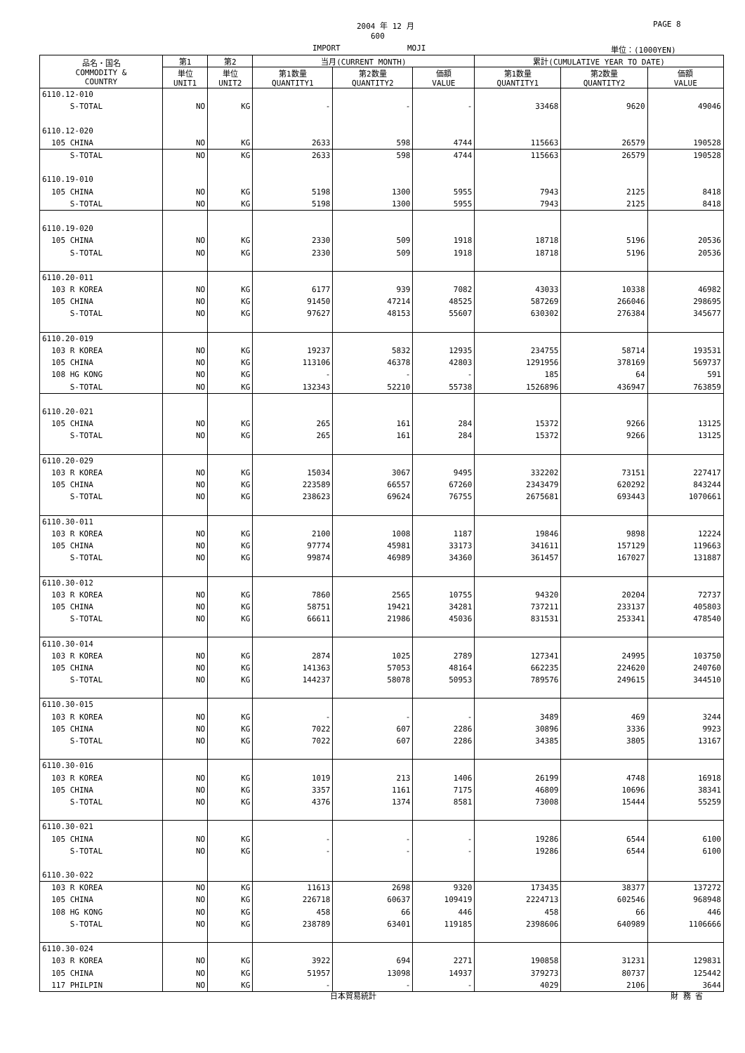2004 年 12 月 PAGE 8
600
IMPORT MOJI 単位：(1000YEN)
| 品名・国名 COMMODITY & COUNTRY | 第1 | 第2 | 当月(CURRENT MONTH) | | | 累計(CUMULATIVE YEAR TO DATE) | | |
| --- | --- | --- | --- | --- | --- | --- | --- | --- |
| | 単位 UNIT1 | 単位 UNIT2 | 第1数量 QUANTITY1 | 第2数量 QUANTITY2 | 価額 VALUE | 第1数量 QUANTITY1 | 第2数量 QUANTITY2 | 価額 VALUE |
| 6110.12-010 | | | | | | | | |
| S-TOTAL | NO | KG | - | - | - | 33468 | 9620 | 49046 |
| 6110.12-020 | | | | | | | | |
| 105 CHINA | NO | KG | 2633 | 598 | 4744 | 115663 | 26579 | 190528 |
| S-TOTAL | NO | KG | 2633 | 598 | 4744 | 115663 | 26579 | 190528 |
| 6110.19-010 | | | | | | | | |
| 105 CHINA | NO | KG | 5198 | 1300 | 5955 | 7943 | 2125 | 8418 |
| S-TOTAL | NO | KG | 5198 | 1300 | 5955 | 7943 | 2125 | 8418 |
| 6110.19-020 | | | | | | | | |
| 105 CHINA | NO | KG | 2330 | 509 | 1918 | 18718 | 5196 | 20536 |
| S-TOTAL | NO | KG | 2330 | 509 | 1918 | 18718 | 5196 | 20536 |
| 6110.20-011 | | | | | | | | |
| 103 R KOREA | NO | KG | 6177 | 939 | 7082 | 43033 | 10338 | 46982 |
| 105 CHINA | NO | KG | 91450 | 47214 | 48525 | 587269 | 266046 | 298695 |
| S-TOTAL | NO | KG | 97627 | 48153 | 55607 | 630302 | 276384 | 345677 |
| 6110.20-019 | | | | | | | | |
| 103 R KOREA | NO | KG | 19237 | 5832 | 12935 | 234755 | 58714 | 193531 |
| 105 CHINA | NO | KG | 113106 | 46378 | 42803 | 1291956 | 378169 | 569737 |
| 108 HG KONG | NO | KG | - | - | - | 185 | 64 | 591 |
| S-TOTAL | NO | KG | 132343 | 52210 | 55738 | 1526896 | 436947 | 763859 |
| 6110.20-021 | | | | | | | | |
| 105 CHINA | NO | KG | 265 | 161 | 284 | 15372 | 9266 | 13125 |
| S-TOTAL | NO | KG | 265 | 161 | 284 | 15372 | 9266 | 13125 |
| 6110.20-029 | | | | | | | | |
| 103 R KOREA | NO | KG | 15034 | 3067 | 9495 | 332202 | 73151 | 227417 |
| 105 CHINA | NO | KG | 223589 | 66557 | 67260 | 2343479 | 620292 | 843244 |
| S-TOTAL | NO | KG | 238623 | 69624 | 76755 | 2675681 | 693443 | 1070661 |
| 6110.30-011 | | | | | | | | |
| 103 R KOREA | NO | KG | 2100 | 1008 | 1187 | 19846 | 9898 | 12224 |
| 105 CHINA | NO | KG | 97774 | 45981 | 33173 | 341611 | 157129 | 119663 |
| S-TOTAL | NO | KG | 99874 | 46989 | 34360 | 361457 | 167027 | 131887 |
| 6110.30-012 | | | | | | | | |
| 103 R KOREA | NO | KG | 7860 | 2565 | 10755 | 94320 | 20204 | 72737 |
| 105 CHINA | NO | KG | 58751 | 19421 | 34281 | 737211 | 233137 | 405803 |
| S-TOTAL | NO | KG | 66611 | 21986 | 45036 | 831531 | 253341 | 478540 |
| 6110.30-014 | | | | | | | | |
| 103 R KOREA | NO | KG | 2874 | 1025 | 2789 | 127341 | 24995 | 103750 |
| 105 CHINA | NO | KG | 141363 | 57053 | 48164 | 662235 | 224620 | 240760 |
| S-TOTAL | NO | KG | 144237 | 58078 | 50953 | 789576 | 249615 | 344510 |
| 6110.30-015 | | | | | | | | |
| 103 R KOREA | NO | KG | - | - | - | 3489 | 469 | 3244 |
| 105 CHINA | NO | KG | 7022 | 607 | 2286 | 30896 | 3336 | 9923 |
| S-TOTAL | NO | KG | 7022 | 607 | 2286 | 34385 | 3805 | 13167 |
| 6110.30-016 | | | | | | | | |
| 103 R KOREA | NO | KG | 1019 | 213 | 1406 | 26199 | 4748 | 16918 |
| 105 CHINA | NO | KG | 3357 | 1161 | 7175 | 46809 | 10696 | 38341 |
| S-TOTAL | NO | KG | 4376 | 1374 | 8581 | 73008 | 15444 | 55259 |
| 6110.30-021 | | | | | | | | |
| 105 CHINA | NO | KG | - | - | - | 19286 | 6544 | 6100 |
| S-TOTAL | NO | KG | - | - | - | 19286 | 6544 | 6100 |
| 6110.30-022 | | | | | | | | |
| 103 R KOREA | NO | KG | 11613 | 2698 | 9320 | 173435 | 38377 | 137272 |
| 105 CHINA | NO | KG | 226718 | 60637 | 109419 | 2224713 | 602546 | 968948 |
| 108 HG KONG | NO | KG | 458 | 66 | 446 | 458 | 66 | 446 |
| S-TOTAL | NO | KG | 238789 | 63401 | 119185 | 2398606 | 640989 | 1106666 |
| 6110.30-024 | | | | | | | | |
| 103 R KOREA | NO | KG | 3922 | 694 | 2271 | 190858 | 31231 | 129831 |
| 105 CHINA | NO | KG | 51957 | 13098 | 14937 | 379273 | 80737 | 125442 |
| 117 PHILPIN | NO | KG | - | - | - | 4029 | 2106 | 3644 |
日本貿易統計 財 務 省